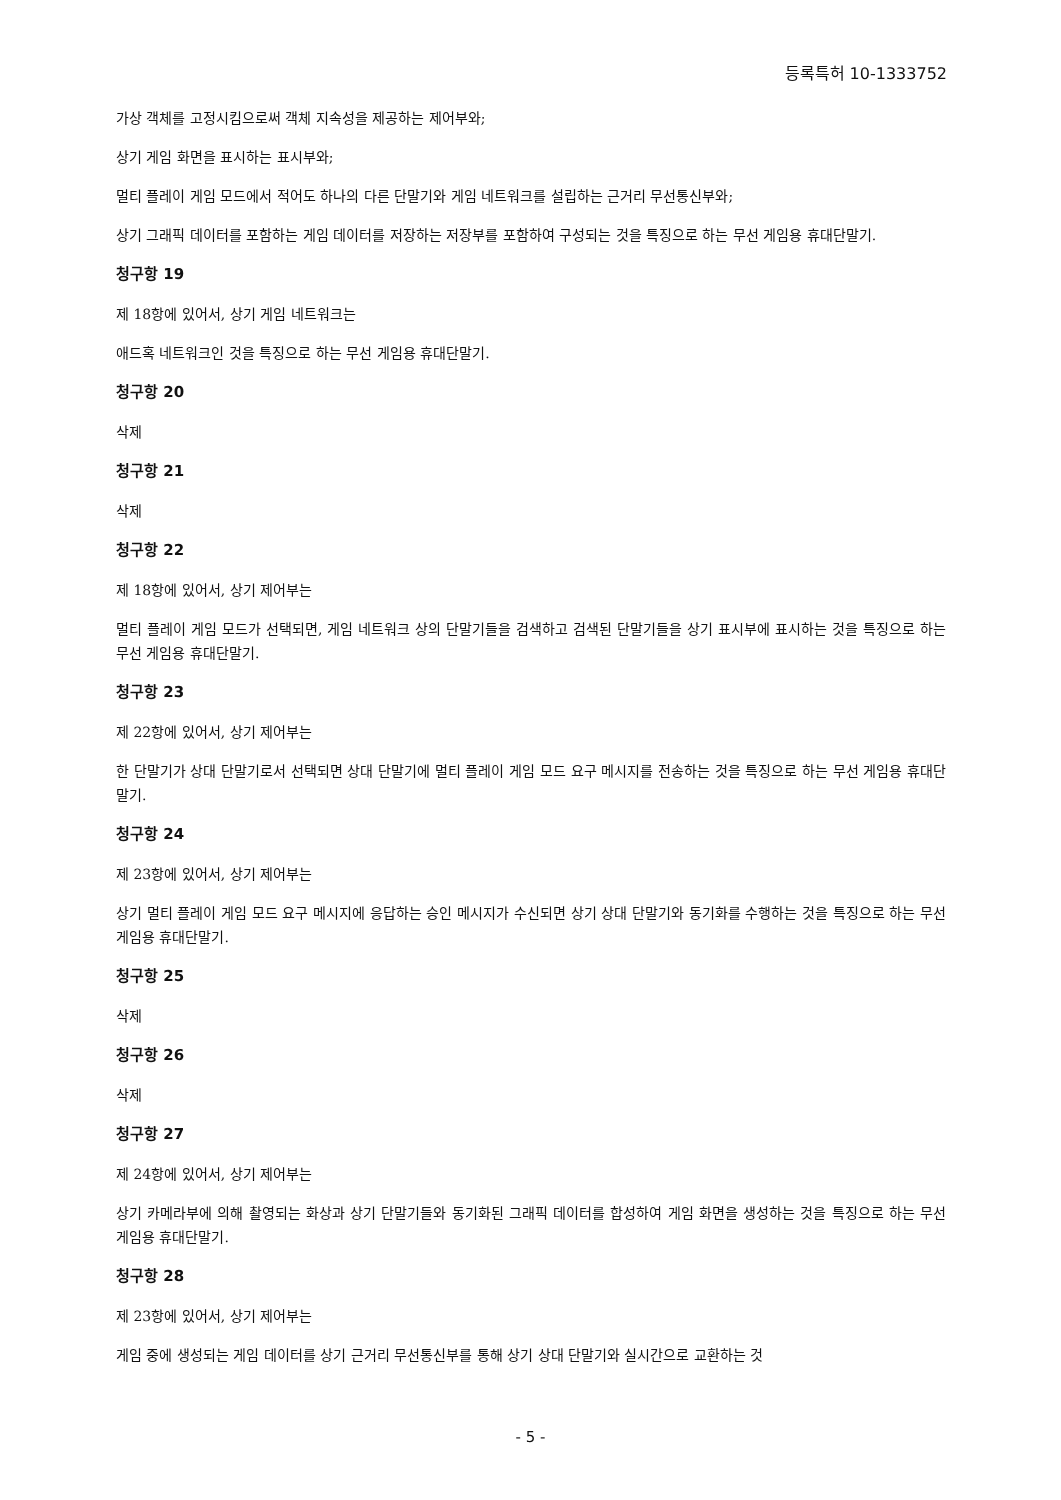등록특허 10-1333752
가상 객체를 고정시킴으로써 객체 지속성을 제공하는 제어부와;
상기 게임 화면을 표시하는 표시부와;
멀티 플레이 게임 모드에서 적어도 하나의 다른 단말기와 게임 네트워크를 설립하는 근거리 무선통신부와;
상기 그래픽 데이터를 포함하는 게임 데이터를 저장하는 저장부를 포함하여 구성되는 것을 특징으로 하는 무선 게임용 휴대단말기.
청구항 19
제 18항에 있어서, 상기 게임 네트워크는
애드혹 네트워크인 것을 특징으로 하는 무선 게임용 휴대단말기.
청구항 20
삭제
청구항 21
삭제
청구항 22
제 18항에 있어서, 상기 제어부는
멀티 플레이 게임 모드가 선택되면, 게임 네트워크 상의 단말기들을 검색하고 검색된 단말기들을 상기 표시부에 표시하는 것을 특징으로 하는 무선 게임용 휴대단말기.
청구항 23
제 22항에 있어서, 상기 제어부는
한 단말기가 상대 단말기로서 선택되면 상대 단말기에 멀티 플레이 게임 모드 요구 메시지를 전송하는 것을 특징으로 하는 무선 게임용 휴대단말기.
청구항 24
제 23항에 있어서, 상기 제어부는
상기 멀티 플레이 게임 모드 요구 메시지에 응답하는 승인 메시지가 수신되면 상기 상대 단말기와 동기화를 수행하는 것을 특징으로 하는 무선 게임용 휴대단말기.
청구항 25
삭제
청구항 26
삭제
청구항 27
제 24항에 있어서, 상기 제어부는
상기 카메라부에 의해 촬영되는 화상과 상기 단말기들와 동기화된 그래픽 데이터를 합성하여 게임 화면을 생성하는 것을 특징으로 하는 무선 게임용 휴대단말기.
청구항 28
제 23항에 있어서, 상기 제어부는
게임 중에 생성되는 게임 데이터를 상기 근거리 무선통신부를 통해 상기 상대 단말기와 실시간으로 교환하는 것
- 5 -